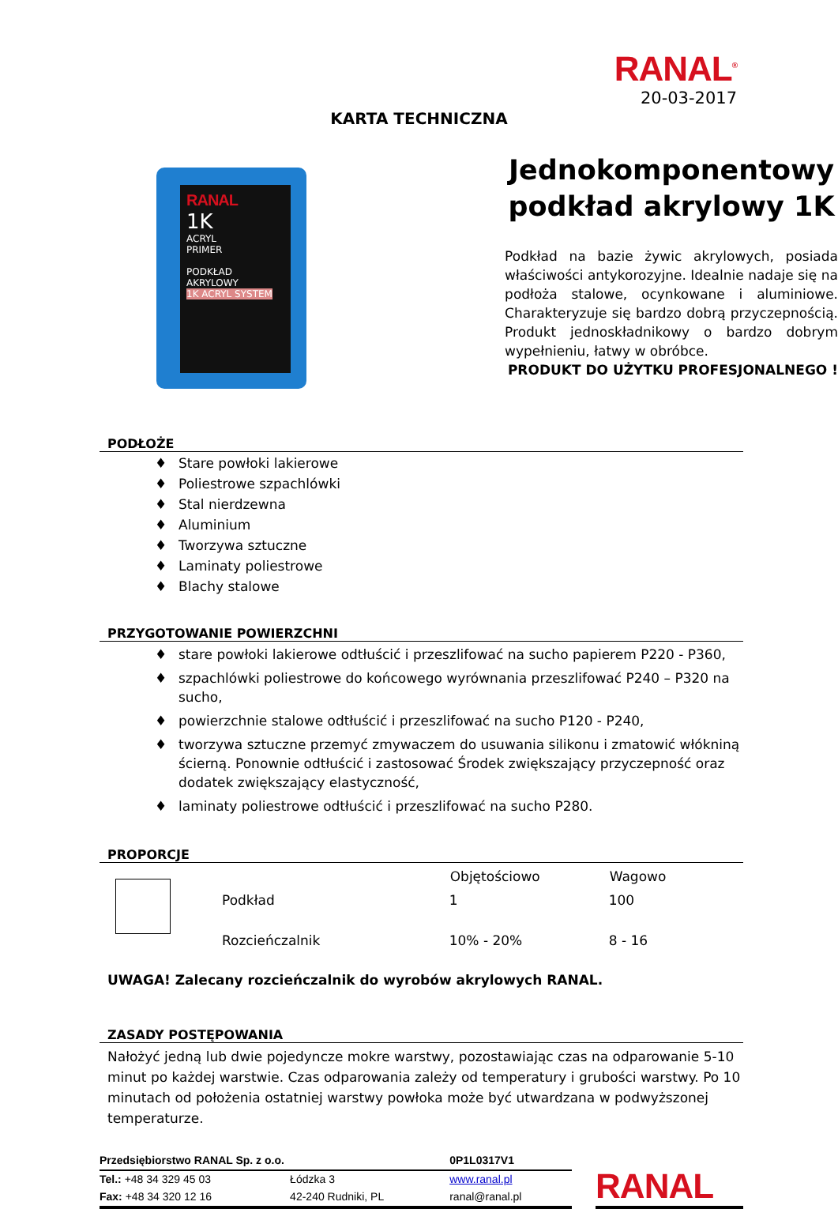RANAL<sup>®</sup>
20-03-2017
KARTA TECHNICZNA
RANAL
1K
ACRYL
PRIMER
PODKŁAD AKRYLOWY
1K ACRYL SYSTEM
Jednokomponentowy
podkład akrylowy 1K
Podkład na bazie żywic akrylowych, posiada właściwości antykorozyjne. Idealnie nadaje się na podłoża stalowe, ocynkowane i aluminiowe. Charakteryzuje się bardzo dobrą przyczepnością. Produkt jednoskładnikowy o bardzo dobrym wypełnieniu, łatwy w obróbce.
PRODUKT DO UŻYTKU PROFESJONALNEGO !
PODŁOŻE
♦ Stare powłoki lakierowe
♦ Poliestrowe szpachlówki
♦ Stal nierdzewna
♦ Aluminium
♦ Tworzywa sztuczne
♦ Laminaty poliestrowe
♦ Blachy stalowe
PRZYGOTOWANIE POWIERZCHNI
♦ stare powłoki lakierowe odtłuścić i przeszlifować na sucho papierem P220 - P360,
♦ szpachlówki poliestrowe do końcowego wyrównania przeszlifować P240 – P320 na sucho,
♦ powierzchnie stalowe odtłuścić i przeszlifować na sucho P120 - P240,
♦ tworzywa sztuczne przemyć zmywaczem do usuwania silikonu i zmatowić włókniną ścierną. Ponownie odtłuścić i zastosować Środek zwiększający przyczepność oraz dodatek zwiększający elastyczność,
♦ laminaty poliestrowe odtłuścić i przeszlifować na sucho P280.
PROPORCJE
| | | Objętościowo | Wagowo |
| | Podkład | 1 | 100 |
| | Rozcieńczalnik | 10% - 20% | 8 - 16 |
UWAGA! Zalecany rozcieńczalnik do wyrobów akrylowych RANAL.
ZASADY POSTĘPOWANIA
Nałożyć jedną lub dwie pojedyncze mokre warstwy, pozostawiając czas na odparowanie 5-10 minut po każdej warstwie. Czas odparowania zależy od temperatury i grubości warstwy. Po 10 minutach od położenia ostatniej warstwy powłoka może być utwardzana w podwyższonej temperaturze.
| Przedsiębiorstwo RANAL Sp. z o.o. | | 0P1L0317V1 |
| Tel.: +48 34 329 45 03 | Łódzka 3 | www.ranal.pl |
| Fax: +48 34 320 12 16 | 42-240 Rudniki, PL | ranal@ranal.pl |
RANAL